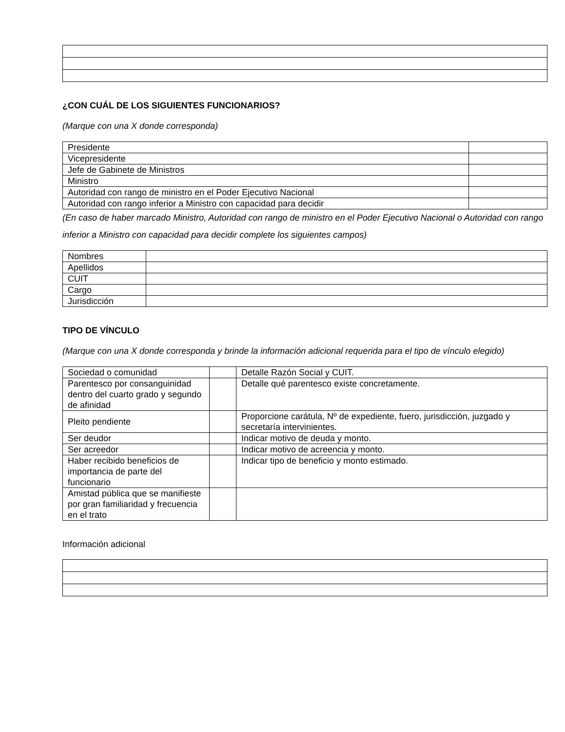¿CON CUÁL DE LOS SIGUIENTES FUNCIONARIOS?
(Marque con una X donde corresponda)
| Presidente | |
| Vicepresidente | |
| Jefe de Gabinete de Ministros | |
| Ministro | |
| Autoridad con rango de ministro en el Poder Ejecutivo Nacional | |
| Autoridad con rango inferior a Ministro con capacidad para decidir | |
(En caso de haber marcado Ministro, Autoridad con rango de ministro en el Poder Ejecutivo Nacional o Autoridad con rango inferior a Ministro con capacidad para decidir complete los siguientes campos)
| Nombres | |
| Apellidos | |
| CUIT | |
| Cargo | |
| Jurisdicción | |
TIPO DE VÍNCULO
(Marque con una X donde corresponda y brinde la información adicional requerida para el tipo de vínculo elegido)
| Sociedad o comunidad | | Detalle Razón Social y CUIT. |
| Parentesco por consanguinidad dentro del cuarto grado y segundo de afinidad | | Detalle qué parentesco existe concretamente. |
| Pleito pendiente | | Proporcione carátula, Nº de expediente, fuero, jurisdicción, juzgado y secretaría intervinientes. |
| Ser deudor | | Indicar motivo de deuda y monto. |
| Ser acreedor | | Indicar motivo de acreencia y monto. |
| Haber recibido beneficios de importancia de parte del funcionario | | Indicar tipo de beneficio y monto estimado. |
| Amistad pública que se manifieste por gran familiaridad y frecuencia en el trato | | |
Información adicional